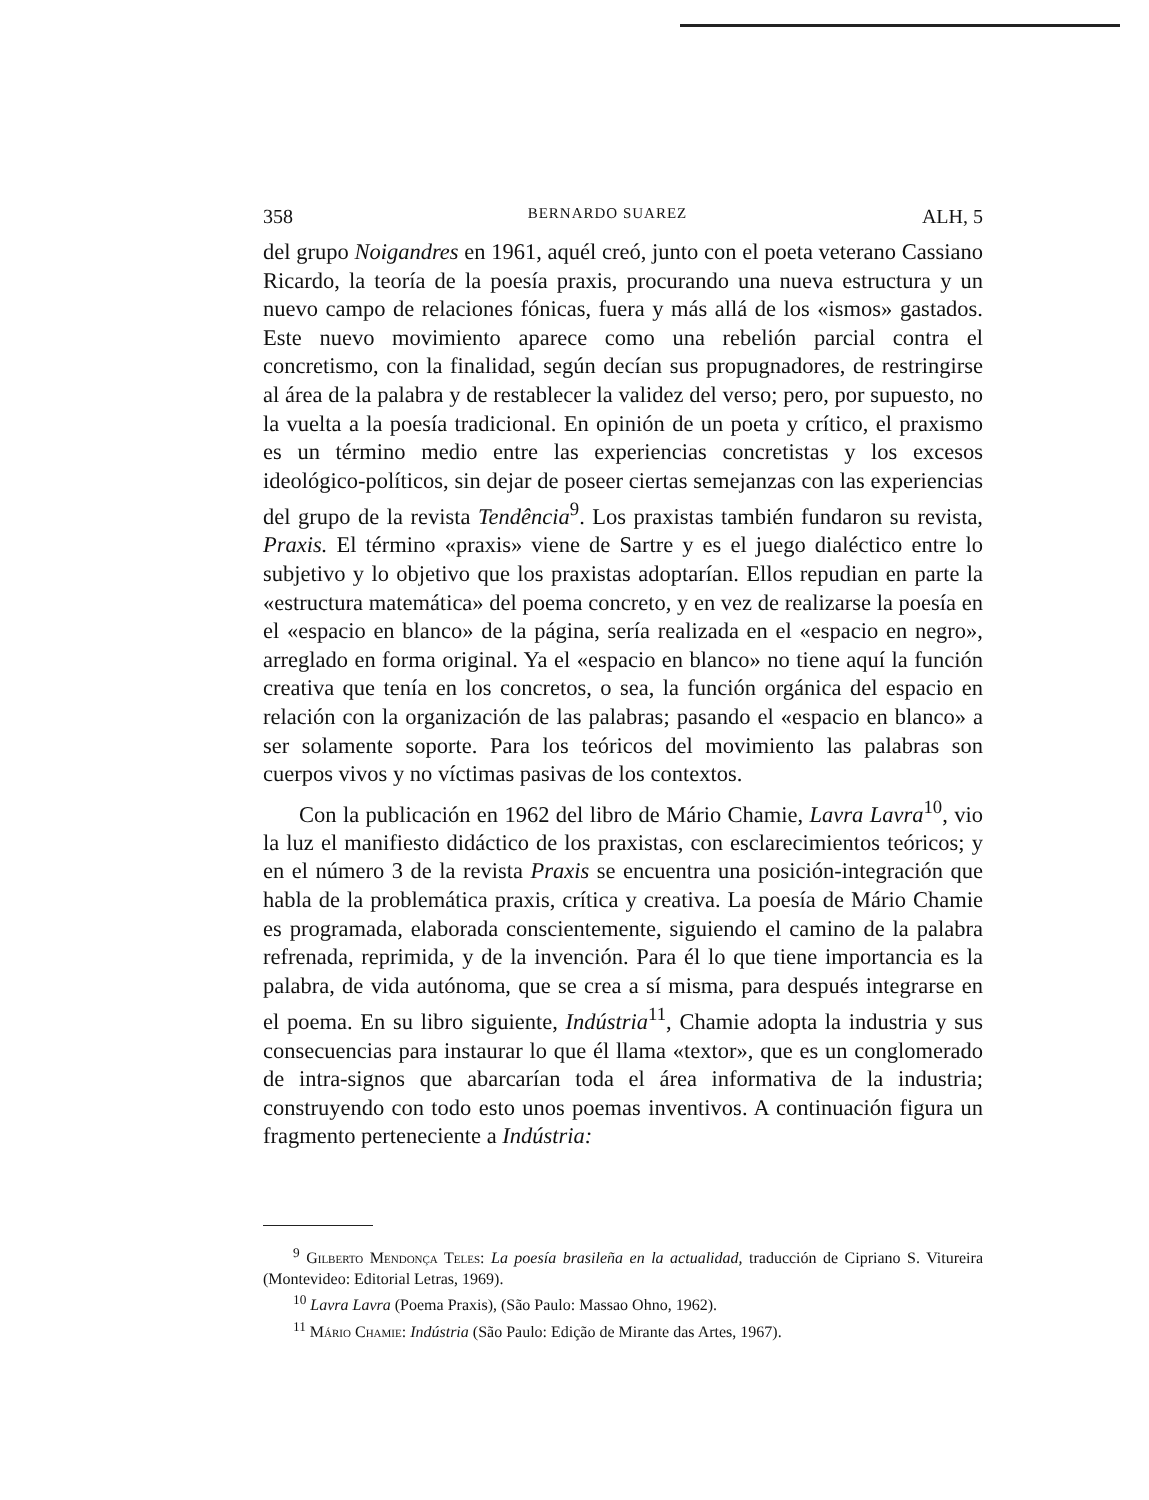358 BERNARDO SUAREZ ALH, 5
del grupo Noigandres en 1961, aquél creó, junto con el poeta veterano Cassiano Ricardo, la teoría de la poesía praxis, procurando una nueva estructura y un nuevo campo de relaciones fónicas, fuera y más allá de los «ismos» gastados. Este nuevo movimiento aparece como una rebelión parcial contra el concretismo, con la finalidad, según decían sus propugnadores, de restringirse al área de la palabra y de restablecer la validez del verso; pero, por supuesto, no la vuelta a la poesía tradicional. En opinión de un poeta y crítico, el praxismo es un término medio entre las experiencias concretistas y los excesos ideológico-políticos, sin dejar de poseer ciertas semejanzas con las experiencias del grupo de la revista Tendência<sup>9</sup>. Los praxistas también fundaron su revista, Praxis. El término «praxis» viene de Sartre y es el juego dialéctico entre lo subjetivo y lo objetivo que los praxistas adoptarían. Ellos repudian en parte la «estructura matemática» del poema concreto, y en vez de realizarse la poesía en el «espacio en blanco» de la página, sería realizada en el «espacio en negro», arreglado en forma original. Ya el «espacio en blanco» no tiene aquí la función creativa que tenía en los concretos, o sea, la función orgánica del espacio en relación con la organización de las palabras; pasando el «espacio en blanco» a ser solamente soporte. Para los teóricos del movimiento las palabras son cuerpos vivos y no víctimas pasivas de los contextos.
Con la publicación en 1962 del libro de Mário Chamie, Lavra Lavra<sup>10</sup>, vio la luz el manifiesto didáctico de los praxistas, con esclarecimientos teóricos; y en el número 3 de la revista Praxis se encuentra una posición-integración que habla de la problemática praxis, crítica y creativa. La poesía de Mário Chamie es programada, elaborada conscientemente, siguiendo el camino de la palabra refrenada, reprimida, y de la invención. Para él lo que tiene importancia es la palabra, de vida autónoma, que se crea a sí misma, para después integrarse en el poema. En su libro siguiente, Indústria<sup>11</sup>, Chamie adopta la industria y sus consecuencias para instaurar lo que él llama «textor», que es un conglomerado de intra-signos que abarcarían toda el área informativa de la industria; construyendo con todo esto unos poemas inventivos. A continuación figura un fragmento perteneciente a Indústria:
<sup>9</sup> Gilberto Mendonça Teles: La poesía brasileña en la actualidad, traducción de Cipriano S. Vitureira (Montevideo: Editorial Letras, 1969).
<sup>10</sup> Lavra Lavra (Poema Praxis), (São Paulo: Massao Ohno, 1962).
<sup>11</sup> Mário Chamie: Indústria (São Paulo: Edição de Mirante das Artes, 1967).